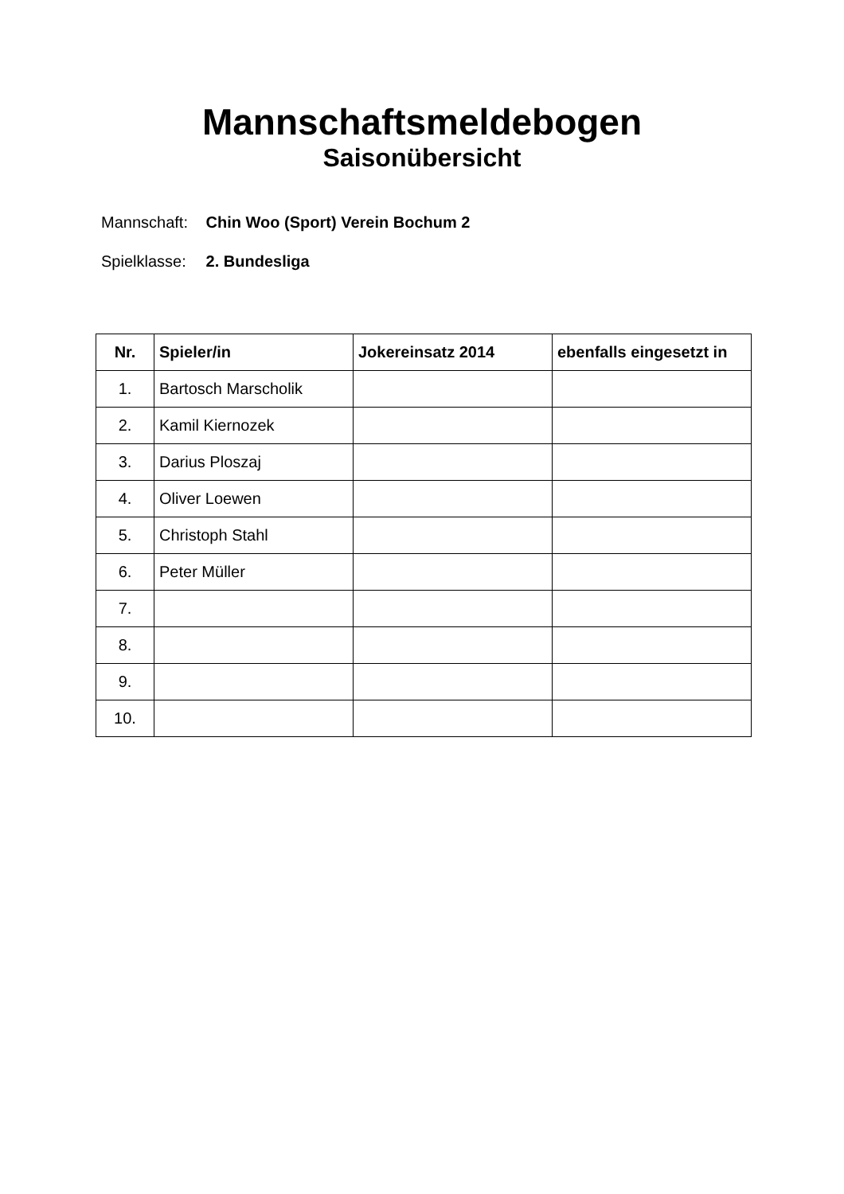Mannschaftsmeldebogen
Saisonübersicht
Mannschaft: Chin Woo (Sport) Verein Bochum 2
Spielklasse: 2. Bundesliga
| Nr. | Spieler/in | Jokereinsatz 2014 | ebenfalls eingesetzt in |
| --- | --- | --- | --- |
| 1. | Bartosch Marscholik | | |
| 2. | Kamil Kiernozek | | |
| 3. | Darius Ploszaj | | |
| 4. | Oliver Loewen | | |
| 5. | Christoph Stahl | | |
| 6. | Peter Müller | | |
| 7. | | | |
| 8. | | | |
| 9. | | | |
| 10. | | | |